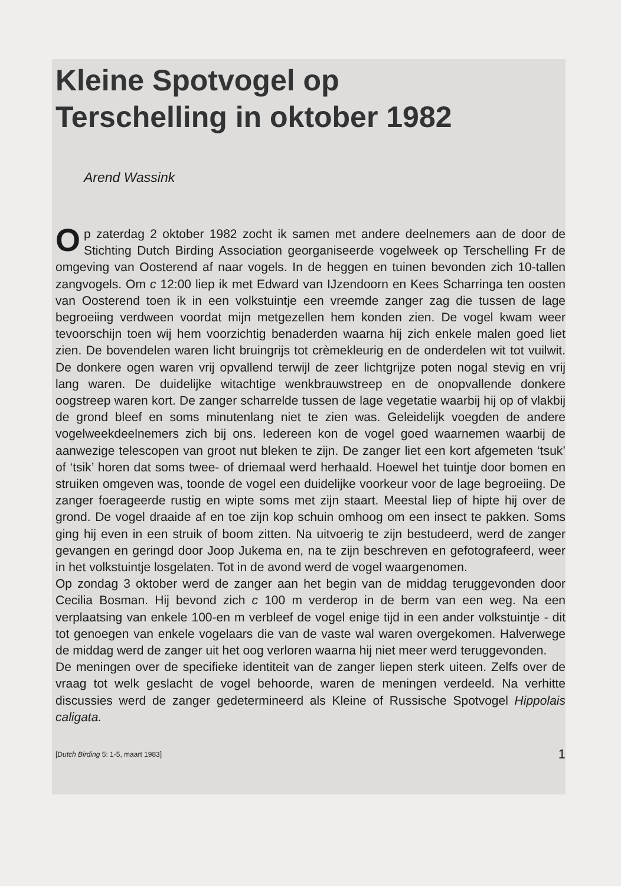Kleine Spotvogel op
Terschelling in oktober 1982
Arend Wassink
Op zaterdag 2 oktober 1982 zocht ik samen met andere deelnemers aan de door de Stichting Dutch Birding Association georganiseerde vogelweek op Terschelling Fr de omgeving van Oosterend af naar vogels. In de heggen en tuinen bevonden zich 10-tallen zangvogels. Om c 12:00 liep ik met Edward van IJzendoorn en Kees Scharringa ten oosten van Oosterend toen ik in een volkstuintje een vreemde zanger zag die tussen de lage begroeiing verdween voordat mijn metgezellen hem konden zien. De vogel kwam weer tevoorschijn toen wij hem voorzichtig benaderden waarna hij zich enkele malen goed liet zien. De bovendelen waren licht bruingrijs tot crèmekleurig en de onderdelen wit tot vuilwit. De donkere ogen waren vrij opvallend terwijl de zeer lichtgrijze poten nogal stevig en vrij lang waren. De duidelijke witachtige wenkbrauwstreep en de onopvallende donkere oogstreep waren kort. De zanger scharrelde tussen de lage vegetatie waarbij hij op of vlakbij de grond bleef en soms minutenlang niet te zien was. Geleidelijk voegden de andere vogelweekdeelnemers zich bij ons. Iedereen kon de vogel goed waarnemen waarbij de aanwezige telescopen van groot nut bleken te zijn. De zanger liet een kort afgemeten ‘tsuk’ of ‘tsik’ horen dat soms twee- of driemaal werd herhaald. Hoewel het tuintje door bomen en struiken omgeven was, toonde de vogel een duidelijke voorkeur voor de lage begroeiing. De zanger foerageerde rustig en wipte soms met zijn staart. Meestal liep of hipte hij over de grond. De vogel draaide af en toe zijn kop schuin omhoog om een insect te pakken. Soms ging hij even in een struik of boom zitten. Na uitvoerig te zijn bestudeerd, werd de zanger gevangen en geringd door Joop Jukema en, na te zijn beschreven en gefotografeerd, weer in het volkstuintje losgelaten. Tot in de avond werd de vogel waargenomen.
Op zondag 3 oktober werd de zanger aan het begin van de middag teruggevonden door Cecilia Bosman. Hij bevond zich c 100 m verderop in de berm van een weg. Na een verplaatsing van enkele 100-en m verbleef de vogel enige tijd in een ander volkstuintje - dit tot genoegen van enkele vogelaars die van de vaste wal waren overgekomen. Halverwege de middag werd de zanger uit het oog verloren waarna hij niet meer werd teruggevonden.
De meningen over de specifieke identiteit van de zanger liepen sterk uiteen. Zelfs over de vraag tot welk geslacht de vogel behoorde, waren de meningen verdeeld. Na verhitte discussies werd de zanger gedetermineerd als Kleine of Russische Spotvogel Hippolais caligata.
[Dutch Birding 5: 1-5, maart 1983] 1